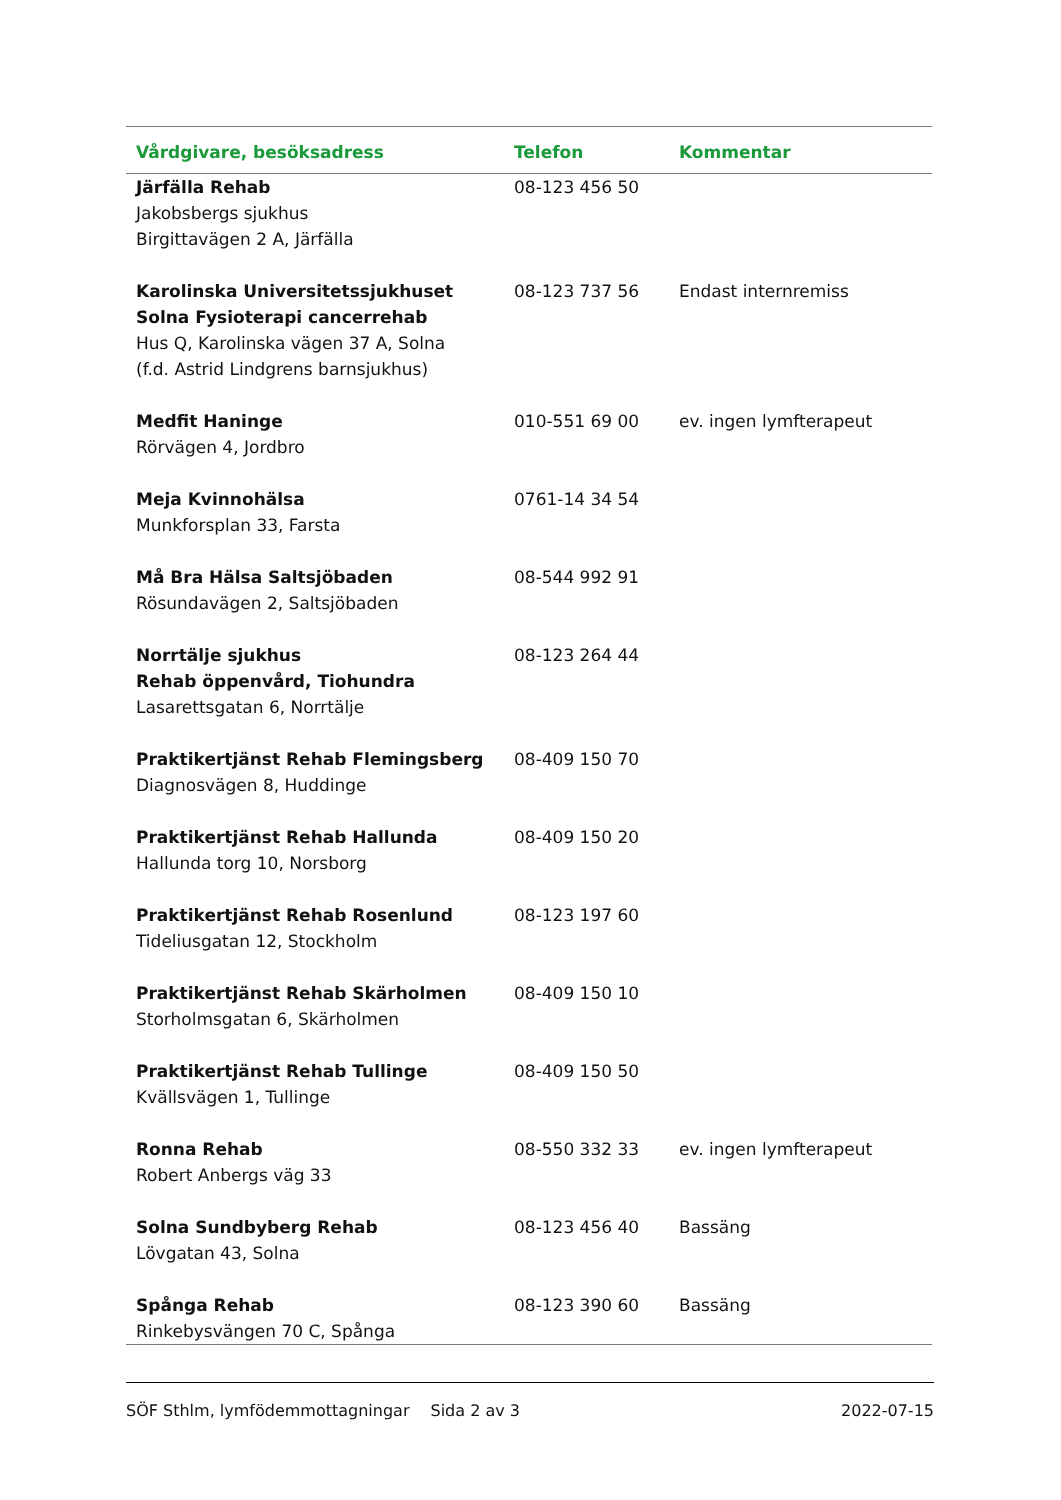| Vårdgivare, besöksadress | Telefon | Kommentar |
| --- | --- | --- |
| Järfälla Rehab Jakobsbergs sjukhus Birgittavägen 2 A, Järfälla | 08-123 456 50 | |
| Karolinska Universitetssjukhuset Solna Fysioterapi cancerrehab Hus Q, Karolinska vägen 37 A, Solna (f.d. Astrid Lindgrens barnsjukhus) | 08-123 737 56 | Endast internremiss |
| Medfit Haninge Rörvägen 4, Jordbro | 010-551 69 00 | ev. ingen lymfterapeut |
| Meja Kvinnohälsa Munkforsplan 33, Farsta | 0761-14 34 54 | |
| Må Bra Hälsa Saltsjöbaden Rösundavägen 2, Saltsjöbaden | 08-544 992 91 | |
| Norrtälje sjukhus Rehab öppenvård, Tiohundra Lasarettsgatan 6, Norrtälje | 08-123 264 44 | |
| Praktikertjänst Rehab Flemingsberg Diagnosvägen 8, Huddinge | 08-409 150 70 | |
| Praktikertjänst Rehab Hallunda Hallunda torg 10, Norsborg | 08-409 150 20 | |
| Praktikertjänst Rehab Rosenlund Tideliusgatan 12, Stockholm | 08-123 197 60 | |
| Praktikertjänst Rehab Skärholmen Storholmsgatan 6, Skärholmen | 08-409 150 10 | |
| Praktikertjänst Rehab Tullinge Kvällsvägen 1, Tullinge | 08-409 150 50 | |
| Ronna Rehab Robert Anbergs väg 33 | 08-550 332 33 | ev. ingen lymfterapeut |
| Solna Sundbyberg Rehab Lövgatan 43, Solna | 08-123 456 40 | Bassäng |
| Spånga Rehab Rinkebysvängen 70 C, Spånga | 08-123 390 60 | Bassäng |
SÖF Sthlm, lymfödemmottagningar Sida 2 av 3 2022-07-15